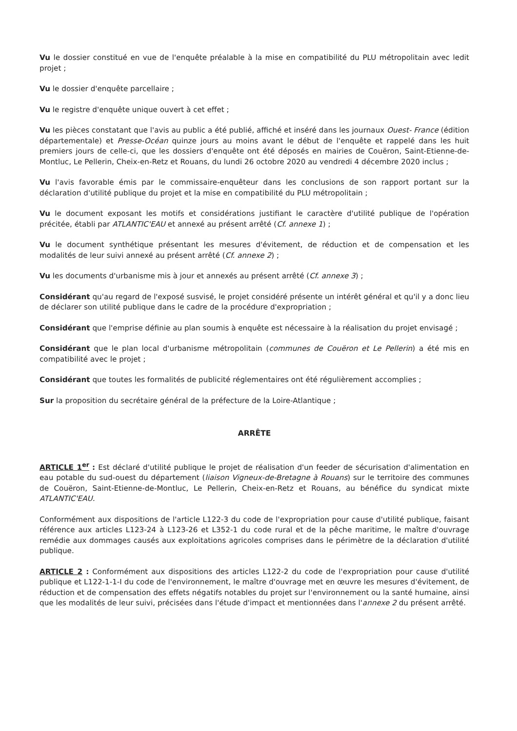Vu le dossier constitué en vue de l'enquête préalable à la mise en compatibilité du PLU métropolitain avec ledit projet ;
Vu le dossier d'enquête parcellaire ;
Vu le registre d'enquête unique ouvert à cet effet ;
Vu les pièces constatant que l'avis au public a été publié, affiché et inséré dans les journaux Ouest- France (édition départementale) et Presse-Océan quinze jours au moins avant le début de l'enquête et rappelé dans les huit premiers jours de celle-ci, que les dossiers d'enquête ont été déposés en mairies de Couëron, Saint-Etienne-de-Montluc, Le Pellerin, Cheix-en-Retz et Rouans, du lundi 26 octobre 2020 au vendredi 4 décembre 2020 inclus ;
Vu l'avis favorable émis par le commissaire-enquêteur dans les conclusions de son rapport portant sur la déclaration d'utilité publique du projet et la mise en compatibilité du PLU métropolitain ;
Vu le document exposant les motifs et considérations justifiant le caractère d'utilité publique de l'opération précitée, établi par ATLANTIC'EAU et annexé au présent arrêté (Cf. annexe 1) ;
Vu le document synthétique présentant les mesures d'évitement, de réduction et de compensation et les modalités de leur suivi annexé au présent arrêté (Cf. annexe 2) ;
Vu les documents d'urbanisme mis à jour et annexés au présent arrêté (Cf. annexe 3) ;
Considérant qu'au regard de l'exposé susvisé, le projet considéré présente un intérêt général et qu'il y a donc lieu de déclarer son utilité publique dans le cadre de la procédure d'expropriation ;
Considérant que l'emprise définie au plan soumis à enquête est nécessaire à la réalisation du projet envisagé ;
Considérant que le plan local d'urbanisme métropolitain (communes de Couëron et Le Pellerin) a été mis en compatibilité avec le projet ;
Considérant que toutes les formalités de publicité réglementaires ont été régulièrement accomplies ;
Sur la proposition du secrétaire général de la préfecture de la Loire-Atlantique ;
ARRÊTE
ARTICLE 1<sup>er</sup> : Est déclaré d'utilité publique le projet de réalisation d'un feeder de sécurisation d'alimentation en eau potable du sud-ouest du département (liaison Vigneux-de-Bretagne à Rouans) sur le territoire des communes de Couëron, Saint-Etienne-de-Montluc, Le Pellerin, Cheix-en-Retz et Rouans, au bénéfice du syndicat mixte ATLANTIC'EAU.
Conformément aux dispositions de l'article L122-3 du code de l'expropriation pour cause d'utilité publique, faisant référence aux articles L123-24 à L123-26 et L352-1 du code rural et de la pêche maritime, le maître d'ouvrage remédie aux dommages causés aux exploitations agricoles comprises dans le périmètre de la déclaration d'utilité publique.
ARTICLE 2 : Conformément aux dispositions des articles L122-2 du code de l'expropriation pour cause d'utilité publique et L122-1-1-I du code de l'environnement, le maître d'ouvrage met en œuvre les mesures d'évitement, de réduction et de compensation des effets négatifs notables du projet sur l'environnement ou la santé humaine, ainsi que les modalités de leur suivi, précisées dans l'étude d'impact et mentionnées dans l'annexe 2 du présent arrêté.